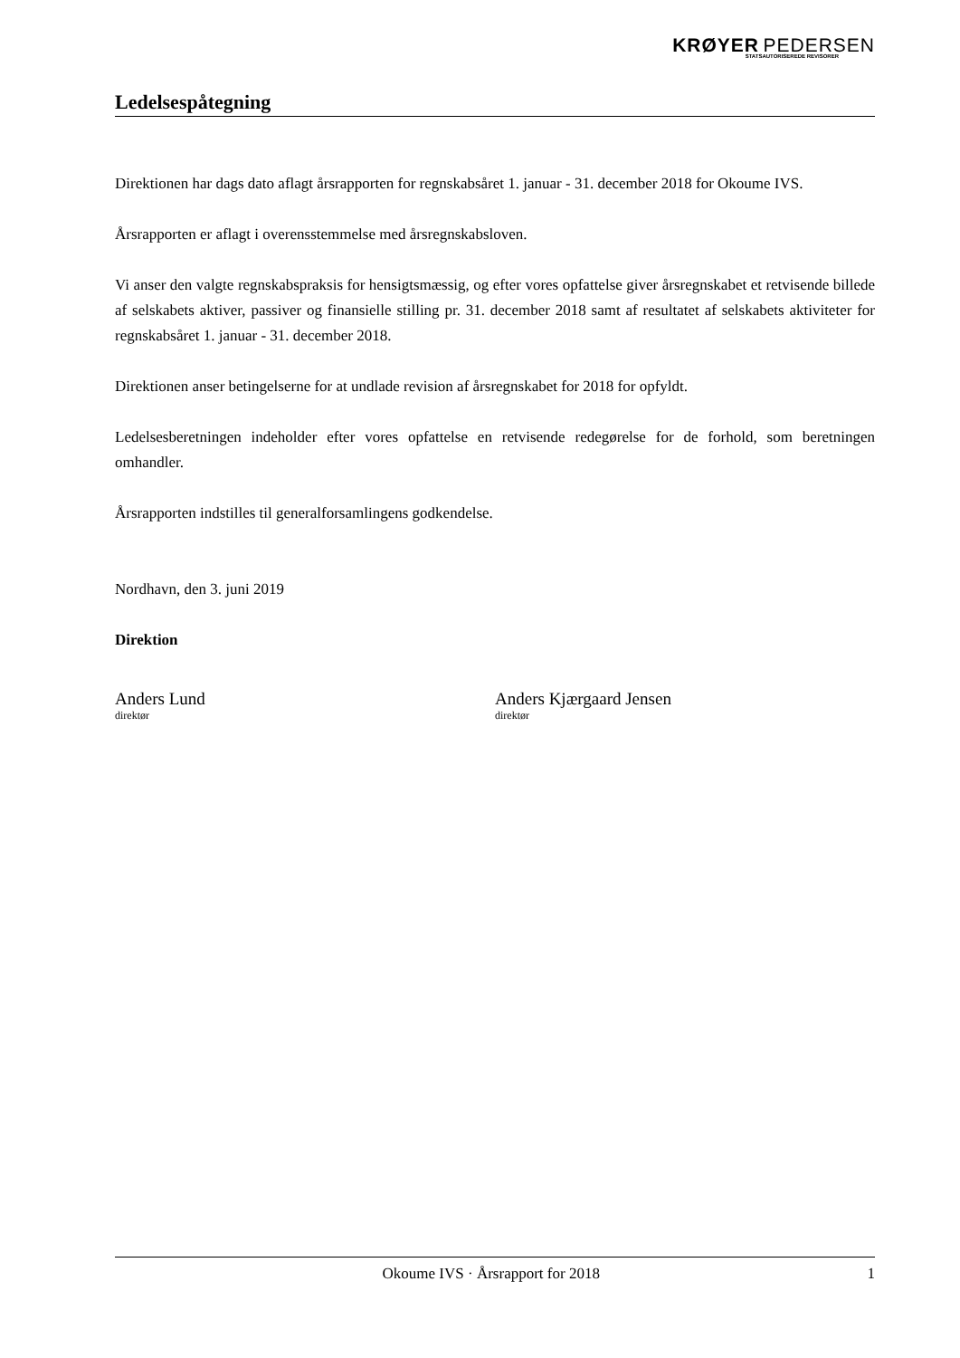KRØYER PEDERSEN
STATSAUTORISEREDE REVISORER
Ledelsespåtegning
Direktionen har dags dato aflagt årsrapporten for regnskabsåret 1. januar - 31. december 2018 for Okoume IVS.
Årsrapporten er aflagt i overensstemmelse med årsregnskabsloven.
Vi anser den valgte regnskabspraksis for hensigtsmæssig, og efter vores opfattelse giver årsregnskabet et retvisende billede af selskabets aktiver, passiver og finansielle stilling pr. 31. december 2018 samt af resultatet af selskabets aktiviteter for regnskabsåret 1. januar - 31. december 2018.
Direktionen anser betingelserne for at undlade revision af årsregnskabet for 2018 for opfyldt.
Ledelsesberetningen indeholder efter vores opfattelse en retvisende redegørelse for de forhold, som beretningen omhandler.
Årsrapporten indstilles til generalforsamlingens godkendelse.
Nordhavn, den 3. juni 2019
Direktion
Anders Lund
direktør
Anders Kjærgaard Jensen
direktør
Okoume IVS · Årsrapport for 2018 1